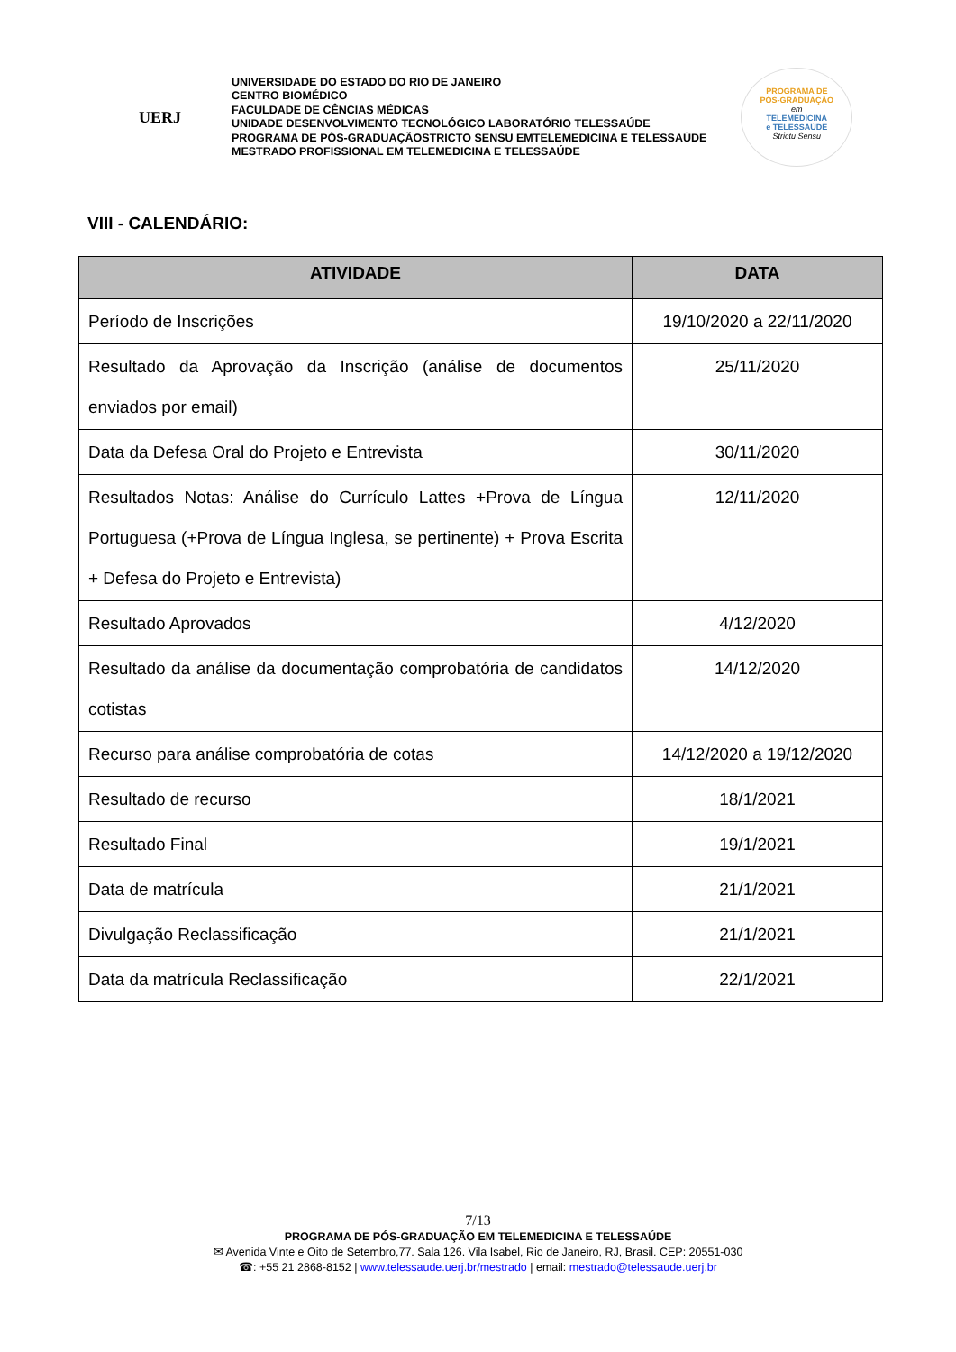UERJ
UNIVERSIDADE DO ESTADO DO RIO DE JANEIRO
CENTRO BIOMÉDICO
FACULDADE DE CÊNCIAS MÉDICAS
UNIDADE DESENVOLVIMENTO TECNOLÓGICO LABORATÓRIO TELESSAÚDE
PROGRAMA DE PÓS-GRADUAÇÃOSTRICTO SENSU EMTELEMEDICINA E TELESSAÚDE
MESTRADO PROFISSIONAL EM TELEMEDICINA E TELESSAÚDE
PROGRAMA DE
PÓS-GRADUAÇÃO
em
TELEMEDICINA
e TELESSAÚDE
Strictu Sensu
VIII - CALENDÁRIO:
| ATIVIDADE | DATA |
| --- | --- |
| Período de Inscrições | 19/10/2020 a 22/11/2020 |
| Resultado da Aprovação da Inscrição (análise de documentos enviados por email) | 25/11/2020 |
| Data da Defesa Oral do Projeto e Entrevista | 30/11/2020 |
| Resultados Notas: Análise do Currículo Lattes +Prova de Língua Portuguesa (+Prova de Língua Inglesa, se pertinente) + Prova Escrita + Defesa do Projeto e Entrevista) | 12/11/2020 |
| Resultado Aprovados | 4/12/2020 |
| Resultado da análise da documentação comprobatória de candidatos cotistas | 14/12/2020 |
| Recurso para análise comprobatória de cotas | 14/12/2020 a 19/12/2020 |
| Resultado de recurso | 18/1/2021 |
| Resultado Final | 19/1/2021 |
| Data de matrícula | 21/1/2021 |
| Divulgação Reclassificação | 21/1/2021 |
| Data da matrícula Reclassificação | 22/1/2021 |
7/13
PROGRAMA DE PÓS-GRADUAÇÃO EM TELEMEDICINA E TELESSAÚDE
✉ Avenida Vinte e Oito de Setembro,77. Sala 126. Vila Isabel, Rio de Janeiro, RJ, Brasil. CEP: 20551-030
☎: +55 21 2868-8152 | www.telessaude.uerj.br/mestrado | email: mestrado@telessaude.uerj.br